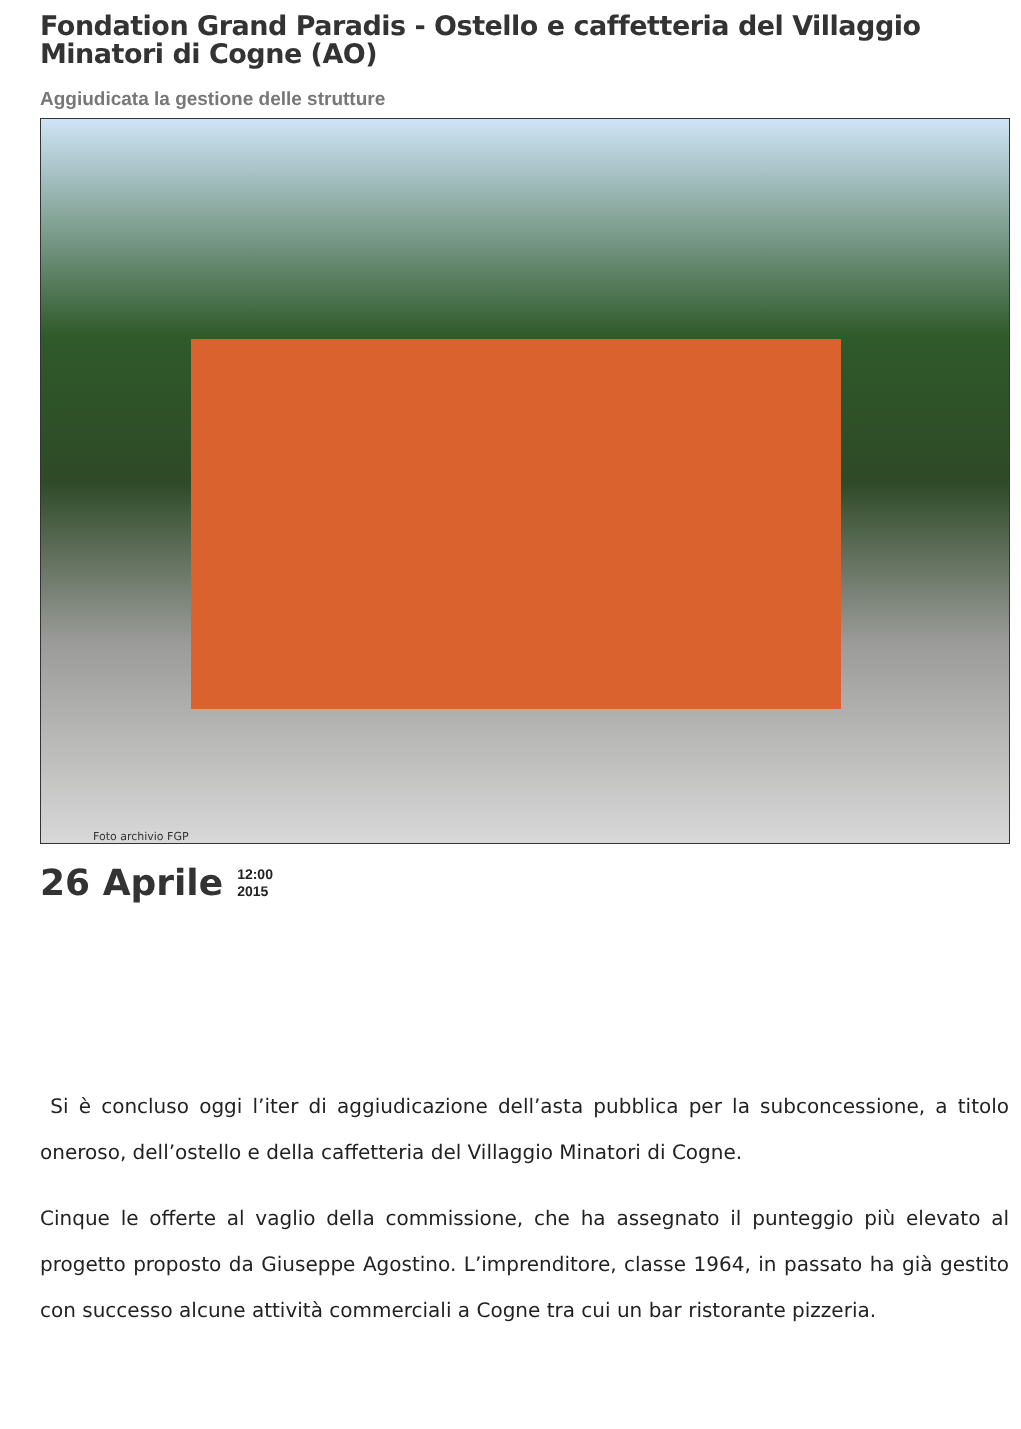Fondation Grand Paradis - Ostello e caffetteria del Villaggio Minatori di Cogne (AO)
Aggiudicata la gestione delle strutture
Foto archivio FGP
26 Aprile 12:00
2015
Si è concluso oggi l’iter di aggiudicazione dell’asta pubblica per la subconcessione, a titolo oneroso, dell’ostello e della caffetteria del Villaggio Minatori di Cogne.
Cinque le offerte al vaglio della commissione, che ha assegnato il punteggio più elevato al progetto proposto da Giuseppe Agostino. L’imprenditore, classe 1964, in passato ha già gestito con successo alcune attività commerciali a Cogne tra cui un bar ristorante pizzeria.